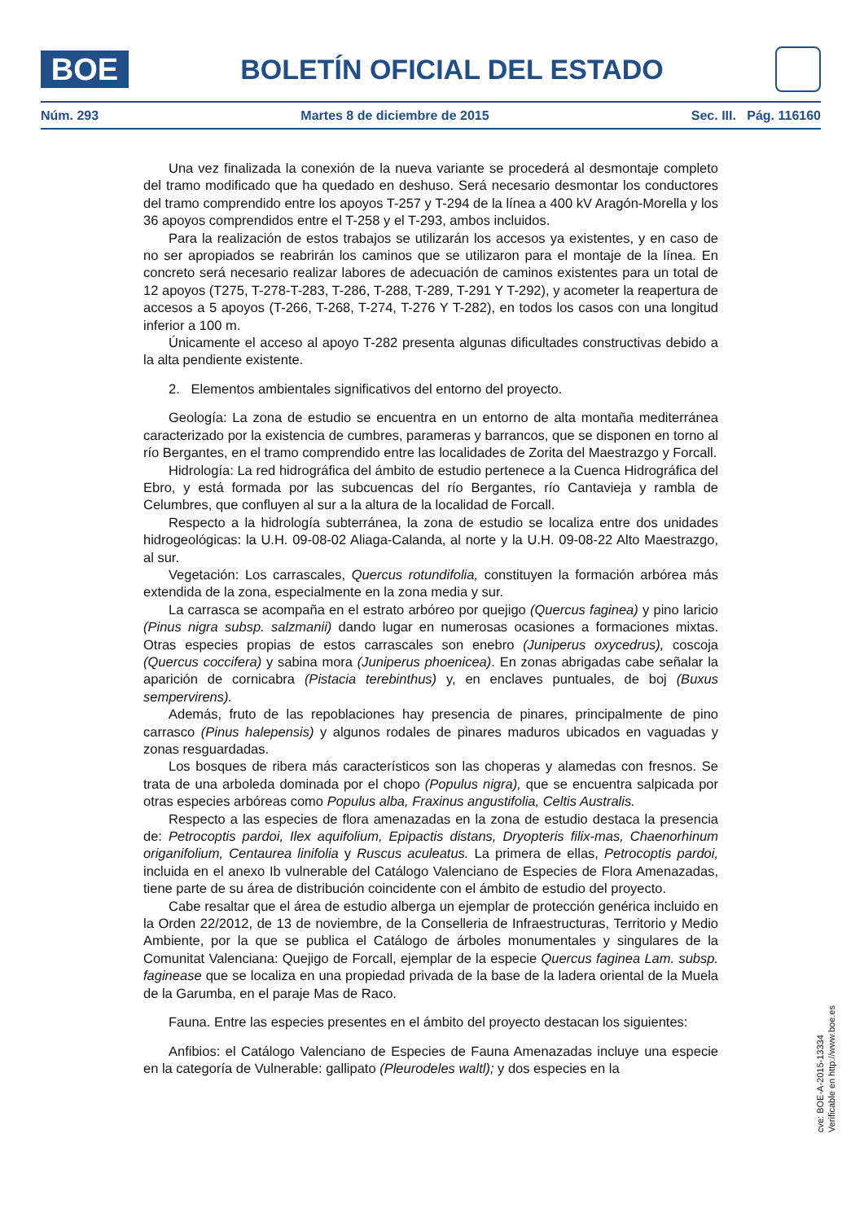BOE
BOLETÍN OFICIAL DEL ESTADO
Núm. 293 Martes 8 de diciembre de 2015 Sec. III. Pág. 116160
Una vez finalizada la conexión de la nueva variante se procederá al desmontaje completo del tramo modificado que ha quedado en deshuso. Será necesario desmontar los conductores del tramo comprendido entre los apoyos T-257 y T-294 de la línea a 400 kV Aragón-Morella y los 36 apoyos comprendidos entre el T-258 y el T-293, ambos incluidos.
Para la realización de estos trabajos se utilizarán los accesos ya existentes, y en caso de no ser apropiados se reabrirán los caminos que se utilizaron para el montaje de la línea. En concreto será necesario realizar labores de adecuación de caminos existentes para un total de 12 apoyos (T275, T-278-T-283, T-286, T-288, T-289, T-291 Y T-292), y acometer la reapertura de accesos a 5 apoyos (T-266, T-268, T-274, T-276 Y T-282), en todos los casos con una longitud inferior a 100 m.
Únicamente el acceso al apoyo T-282 presenta algunas dificultades constructivas debido a la alta pendiente existente.
2. Elementos ambientales significativos del entorno del proyecto.
Geología: La zona de estudio se encuentra en un entorno de alta montaña mediterránea caracterizado por la existencia de cumbres, parameras y barrancos, que se disponen en torno al río Bergantes, en el tramo comprendido entre las localidades de Zorita del Maestrazgo y Forcall.
Hidrología: La red hidrográfica del ámbito de estudio pertenece a la Cuenca Hidrográfica del Ebro, y está formada por las subcuencas del río Bergantes, río Cantavieja y rambla de Celumbres, que confluyen al sur a la altura de la localidad de Forcall.
Respecto a la hidrología subterránea, la zona de estudio se localiza entre dos unidades hidrogeológicas: la U.H. 09-08-02 Aliaga-Calanda, al norte y la U.H. 09-08-22 Alto Maestrazgo, al sur.
Vegetación: Los carrascales, Quercus rotundifolia, constituyen la formación arbórea más extendida de la zona, especialmente en la zona media y sur.
La carrasca se acompaña en el estrato arbóreo por quejigo (Quercus faginea) y pino laricio (Pinus nigra subsp. salzmanii) dando lugar en numerosas ocasiones a formaciones mixtas. Otras especies propias de estos carrascales son enebro (Juniperus oxycedrus), coscoja (Quercus coccifera) y sabina mora (Juniperus phoenicea). En zonas abrigadas cabe señalar la aparición de cornicabra (Pistacia terebinthus) y, en enclaves puntuales, de boj (Buxus sempervirens).
Además, fruto de las repoblaciones hay presencia de pinares, principalmente de pino carrasco (Pinus halepensis) y algunos rodales de pinares maduros ubicados en vaguadas y zonas resguardadas.
Los bosques de ribera más característicos son las choperas y alamedas con fresnos. Se trata de una arboleda dominada por el chopo (Populus nigra), que se encuentra salpicada por otras especies arbóreas como Populus alba, Fraxinus angustifolia, Celtis Australis.
Respecto a las especies de flora amenazadas en la zona de estudio destaca la presencia de: Petrocoptis pardoi, Ilex aquifolium, Epipactis distans, Dryopteris filix-mas, Chaenorhinum origanifolium, Centaurea linifolia y Ruscus aculeatus. La primera de ellas, Petrocoptis pardoi, incluida en el anexo Ib vulnerable del Catálogo Valenciano de Especies de Flora Amenazadas, tiene parte de su área de distribución coincidente con el ámbito de estudio del proyecto.
Cabe resaltar que el área de estudio alberga un ejemplar de protección genérica incluido en la Orden 22/2012, de 13 de noviembre, de la Conselleria de Infraestructuras, Territorio y Medio Ambiente, por la que se publica el Catálogo de árboles monumentales y singulares de la Comunitat Valenciana: Quejigo de Forcall, ejemplar de la especie Quercus faginea Lam. subsp. faginease que se localiza en una propiedad privada de la base de la ladera oriental de la Muela de la Garumba, en el paraje Mas de Raco.
Fauna. Entre las especies presentes en el ámbito del proyecto destacan los siguientes:
Anfibios: el Catálogo Valenciano de Especies de Fauna Amenazadas incluye una especie en la categoría de Vulnerable: gallipato (Pleurodeles waltl); y dos especies en la
cve: BOE-A-2015-13334
Verificable en http://www.boe.es